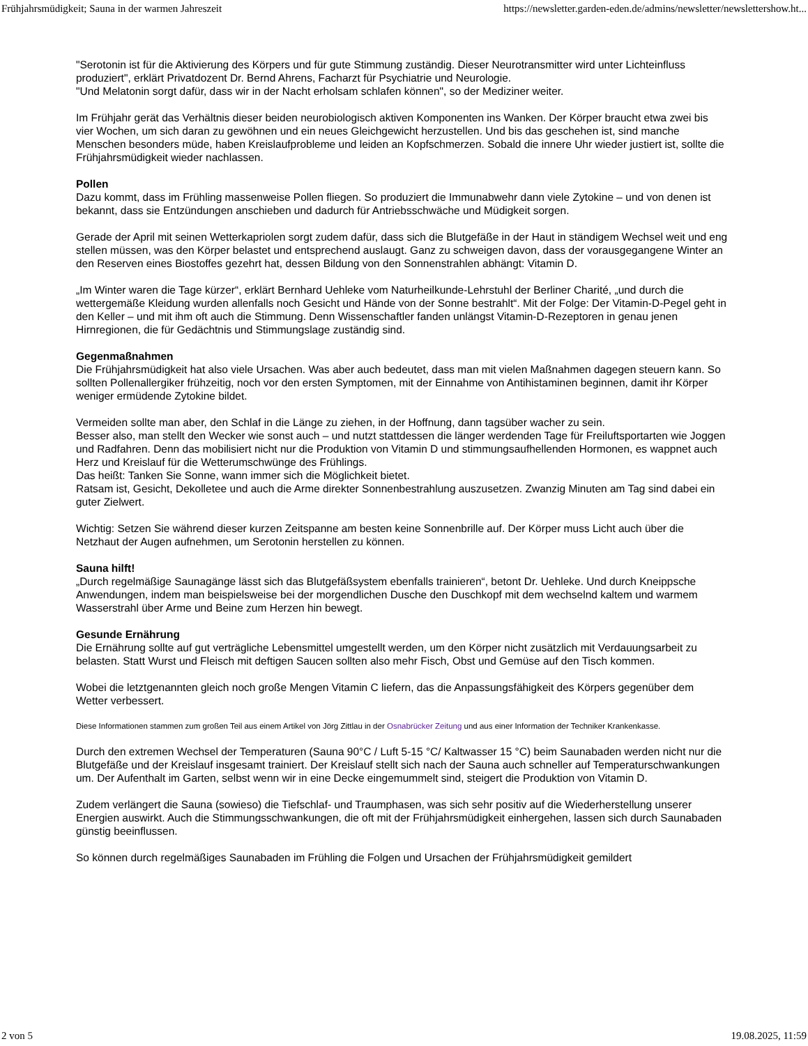Frühjahrsmüdigkeit; Sauna in der warmen Jahreszeit https://newsletter.garden-eden.de/admins/newsletter/newslettershow.ht...
"Serotonin ist für die Aktivierung des Körpers und für gute Stimmung zuständig. Dieser Neurotransmitter wird unter Lichteinfluss produziert", erklärt Privatdozent Dr. Bernd Ahrens, Facharzt für Psychiatrie und Neurologie.
"Und Melatonin sorgt dafür, dass wir in der Nacht erholsam schlafen können", so der Mediziner weiter.
Im Frühjahr gerät das Verhältnis dieser beiden neurobiologisch aktiven Komponenten ins Wanken. Der Körper braucht etwa zwei bis vier Wochen, um sich daran zu gewöhnen und ein neues Gleichgewicht herzustellen. Und bis das geschehen ist, sind manche Menschen besonders müde, haben Kreislaufprobleme und leiden an Kopfschmerzen. Sobald die innere Uhr wieder justiert ist, sollte die Frühjahrsmüdigkeit wieder nachlassen.
Pollen
Dazu kommt, dass im Frühling massenweise Pollen fliegen. So produziert die Immunabwehr dann viele Zytokine – und von denen ist bekannt, dass sie Entzündungen anschieben und dadurch für Antriebsschwäche und Müdigkeit sorgen.
Gerade der April mit seinen Wetterkapriolen sorgt zudem dafür, dass sich die Blutgefäße in der Haut in ständigem Wechsel weit und eng stellen müssen, was den Körper belastet und entsprechend auslaugt. Ganz zu schweigen davon, dass der vorausgegangene Winter an den Reserven eines Biostoffes gezehrt hat, dessen Bildung von den Sonnenstrahlen abhängt: Vitamin D.
„Im Winter waren die Tage kürzer“, erklärt Bernhard Uehleke vom Naturheilkunde-Lehrstuhl der Berliner Charité, „und durch die wettergemäße Kleidung wurden allenfalls noch Gesicht und Hände von der Sonne bestrahlt“. Mit der Folge: Der Vitamin-D-Pegel geht in den Keller – und mit ihm oft auch die Stimmung. Denn Wissenschaftler fanden unlängst Vitamin-D-Rezeptoren in genau jenen Hirnregionen, die für Gedächtnis und Stimmungslage zuständig sind.
Gegenmaßnahmen
Die Frühjahrsmüdigkeit hat also viele Ursachen. Was aber auch bedeutet, dass man mit vielen Maßnahmen dagegen steuern kann. So sollten Pollenallergiker frühzeitig, noch vor den ersten Symptomen, mit der Einnahme von Antihistaminen beginnen, damit ihr Körper weniger ermüdende Zytokine bildet.
Vermeiden sollte man aber, den Schlaf in die Länge zu ziehen, in der Hoffnung, dann tagsüber wacher zu sein.
Besser also, man stellt den Wecker wie sonst auch – und nutzt stattdessen die länger werdenden Tage für Freiluftsportarten wie Joggen und Radfahren. Denn das mobilisiert nicht nur die Produktion von Vitamin D und stimmungsaufhellenden Hormonen, es wappnet auch Herz und Kreislauf für die Wetterumschwünge des Frühlings.
Das heißt: Tanken Sie Sonne, wann immer sich die Möglichkeit bietet.
Ratsam ist, Gesicht, Dekolletee und auch die Arme direkter Sonnenbestrahlung auszusetzen. Zwanzig Minuten am Tag sind dabei ein guter Zielwert.
Wichtig: Setzen Sie während dieser kurzen Zeitspanne am besten keine Sonnenbrille auf. Der Körper muss Licht auch über die Netzhaut der Augen aufnehmen, um Serotonin herstellen zu können.
Sauna hilft!
„Durch regelmäßige Saunagänge lässt sich das Blutgefäßsystem ebenfalls trainieren“, betont Dr. Uehleke. Und durch Kneippsche Anwendungen, indem man beispielsweise bei der morgendlichen Dusche den Duschkopf mit dem wechselnd kaltem und warmem Wasserstrahl über Arme und Beine zum Herzen hin bewegt.
Gesunde Ernährung
Die Ernährung sollte auf gut verträgliche Lebensmittel umgestellt werden, um den Körper nicht zusätzlich mit Verdauungsarbeit zu belasten. Statt Wurst und Fleisch mit deftigen Saucen sollten also mehr Fisch, Obst und Gemüse auf den Tisch kommen.
Wobei die letztgenannten gleich noch große Mengen Vitamin C liefern, das die Anpassungsfähigkeit des Körpers gegenüber dem Wetter verbessert.
Diese Informationen stammen zum großen Teil aus einem Artikel von Jörg Zittlau in der Osnabrücker Zeitung und aus einer Information der Techniker Krankenkasse.
Durch den extremen Wechsel der Temperaturen (Sauna 90°C / Luft 5-15 °C/ Kaltwasser 15 °C) beim Saunabaden werden nicht nur die Blutgefäße und der Kreislauf insgesamt trainiert. Der Kreislauf stellt sich nach der Sauna auch schneller auf Temperaturschwankungen um. Der Aufenthalt im Garten, selbst wenn wir in eine Decke eingemummelt sind, steigert die Produktion von Vitamin D.
Zudem verlängert die Sauna (sowieso) die Tiefschlaf- und Traumphasen, was sich sehr positiv auf die Wiederherstellung unserer Energien auswirkt. Auch die Stimmungsschwankungen, die oft mit der Frühjahrsmüdigkeit einhergehen, lassen sich durch Saunabaden günstig beeinflussen.
So können durch regelmäßiges Saunabaden im Frühling die Folgen und Ursachen der Frühjahrsmüdigkeit gemildert
2 von 5 19.08.2025, 11:59